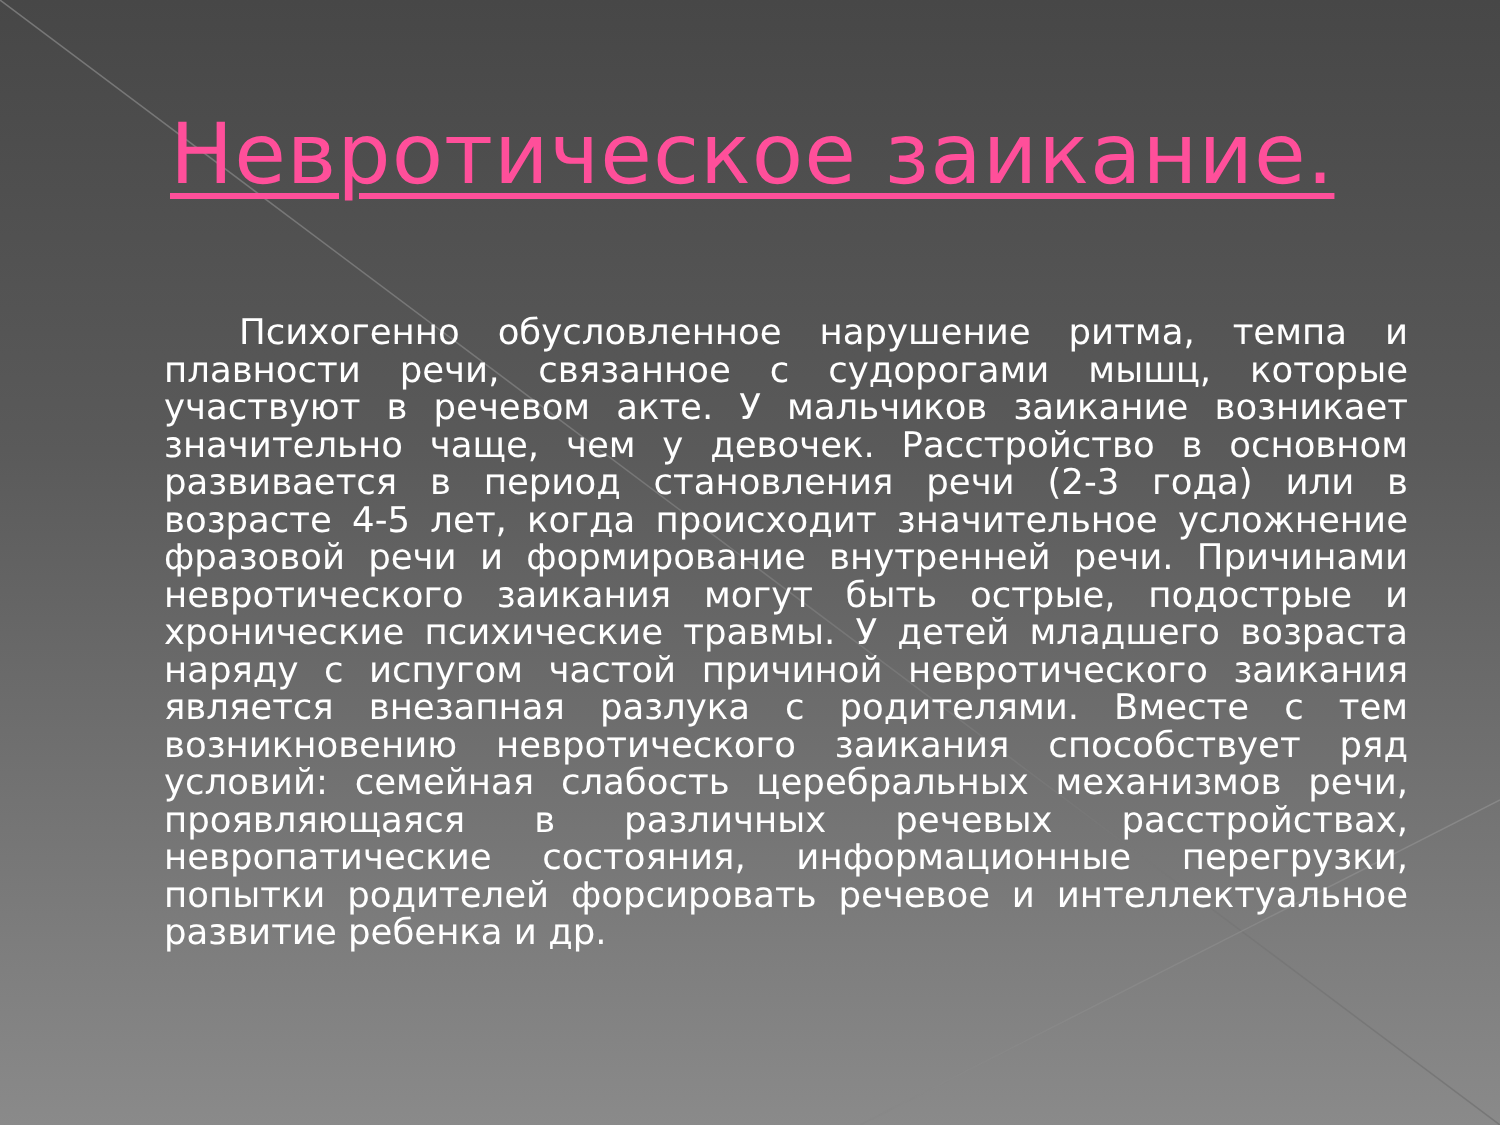Невротическое заикание.
Психогенно обусловленное нарушение ритма, темпа и плавности речи, связанное с судорогами мышц, которые участвуют в речевом акте. У мальчиков заикание возникает значительно чаще, чем у девочек. Расстройство в основном развивается в период становления речи (2-3 года) или в возрасте 4-5 лет, когда происходит значительное усложнение фразовой речи и формирование внутренней речи. Причинами невротического заикания могут быть острые, подострые и хронические психические травмы. У детей младшего возраста наряду с испугом частой причиной невротического заикания является внезапная разлука с родителями. Вместе с тем возникновению невротического заикания способствует ряд условий: семейная слабость церебральных механизмов речи, проявляющаяся в различных речевых расстройствах, невропатические состояния, информационные перегрузки, попытки родителей форсировать речевое и интеллектуальное развитие ребенка и др.